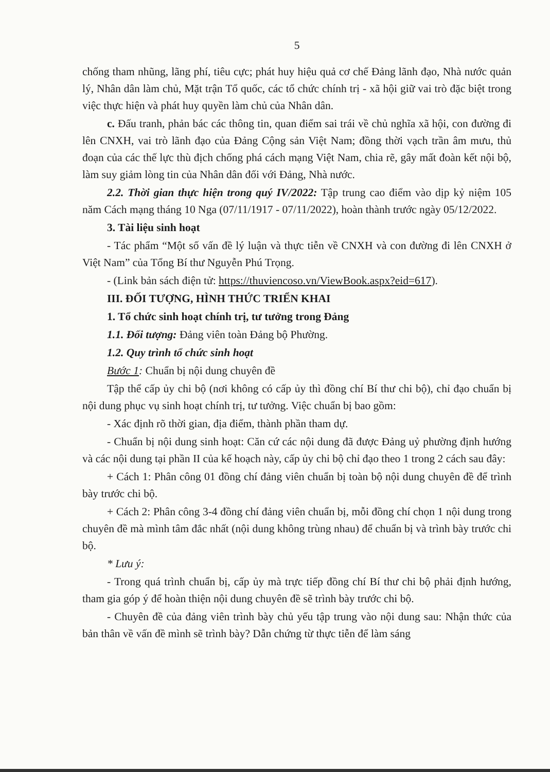5
chống tham nhũng, lãng phí, tiêu cực; phát huy hiệu quả cơ chế Đảng lãnh đạo, Nhà nước quản lý, Nhân dân làm chủ, Mặt trận Tổ quốc, các tổ chức chính trị - xã hội giữ vai trò đặc biệt trong việc thực hiện và phát huy quyền làm chủ của Nhân dân.
c. Đấu tranh, phản bác các thông tin, quan điểm sai trái về chủ nghĩa xã hội, con đường đi lên CNXH, vai trò lãnh đạo của Đảng Cộng sản Việt Nam; đồng thời vạch trần âm mưu, thủ đoạn của các thế lực thù địch chống phá cách mạng Việt Nam, chia rẽ, gây mất đoàn kết nội bộ, làm suy giảm lòng tin của Nhân dân đối với Đảng, Nhà nước.
2.2. Thời gian thực hiện trong quý IV/2022: Tập trung cao điểm vào dịp kỷ niệm 105 năm Cách mạng tháng 10 Nga (07/11/1917 - 07/11/2022), hoàn thành trước ngày 05/12/2022.
3. Tài liệu sinh hoạt
- Tác phẩm “Một số vấn đề lý luận và thực tiễn về CNXH và con đường đi lên CNXH ở Việt Nam” của Tổng Bí thư Nguyễn Phú Trọng.
- (Link bản sách điện tử: https://thuviencoso.vn/ViewBook.aspx?eid=617).
III. ĐỐI TƯỢNG, HÌNH THỨC TRIỂN KHAI
1. Tổ chức sinh hoạt chính trị, tư tưởng trong Đảng
1.1. Đối tượng: Đảng viên toàn Đảng bộ Phường.
1.2. Quy trình tổ chức sinh hoạt
Bước 1: Chuẩn bị nội dung chuyên đề
Tập thể cấp ủy chi bộ (nơi không có cấp ủy thì đồng chí Bí thư chi bộ), chỉ đạo chuẩn bị nội dung phục vụ sinh hoạt chính trị, tư tưởng. Việc chuẩn bị bao gồm:
- Xác định rõ thời gian, địa điểm, thành phần tham dự.
- Chuẩn bị nội dung sinh hoạt: Căn cứ các nội dung đã được Đảng uỷ phường định hướng và các nội dung tại phần II của kế hoạch này, cấp ủy chi bộ chỉ đạo theo 1 trong 2 cách sau đây:
+ Cách 1: Phân công 01 đồng chí đảng viên chuẩn bị toàn bộ nội dung chuyên đề để trình bày trước chi bộ.
+ Cách 2: Phân công 3-4 đồng chí đảng viên chuẩn bị, mỗi đồng chí chọn 1 nội dung trong chuyên đề mà mình tâm đắc nhất (nội dung không trùng nhau) để chuẩn bị và trình bày trước chi bộ.
* Lưu ý:
- Trong quá trình chuẩn bị, cấp ủy mà trực tiếp đồng chí Bí thư chi bộ phải định hướng, tham gia góp ý để hoàn thiện nội dung chuyên đề sẽ trình bày trước chi bộ.
- Chuyên đề của đảng viên trình bày chủ yếu tập trung vào nội dung sau: Nhận thức của bản thân về vấn đề mình sẽ trình bày? Dẫn chứng từ thực tiễn để làm sáng